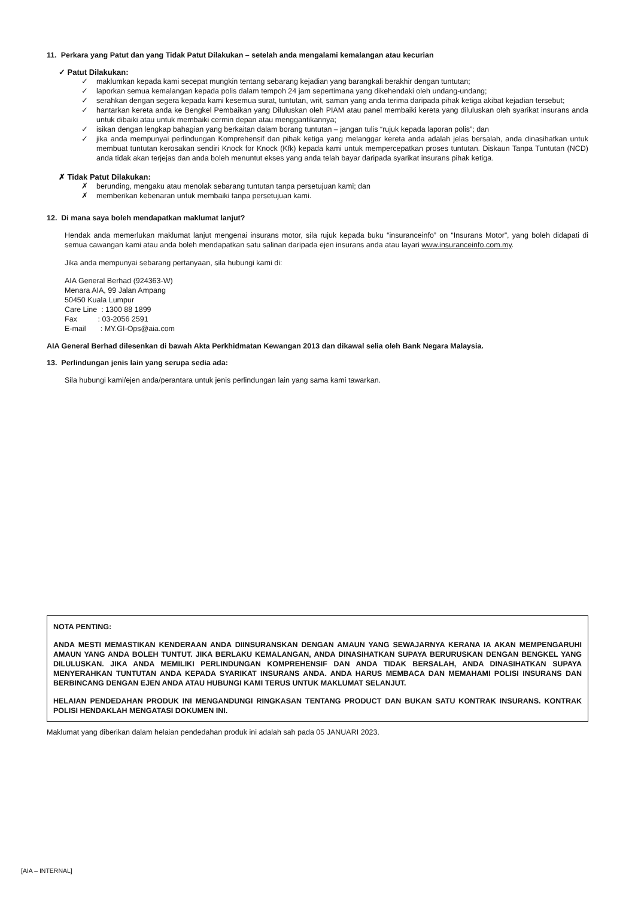11. Perkara yang Patut dan yang Tidak Patut Dilakukan – setelah anda mengalami kemalangan atau kecurian
✓ Patut Dilakukan:
✓ maklumkan kepada kami secepat mungkin tentang sebarang kejadian yang barangkali berakhir dengan tuntutan;
✓ laporkan semua kemalangan kepada polis dalam tempoh 24 jam sepertimana yang dikehendaki oleh undang-undang;
✓ serahkan dengan segera kepada kami kesemua surat, tuntutan, writ, saman yang anda terima daripada pihak ketiga akibat kejadian tersebut;
✓ hantarkan kereta anda ke Bengkel Pembaikan yang Diluluskan oleh PIAM atau panel membaiki kereta yang diluluskan oleh syarikat insurans anda untuk dibaiki atau untuk membaiki cermin depan atau menggantikannya;
✓ isikan dengan lengkap bahagian yang berkaitan dalam borang tuntutan – jangan tulis “rujuk kepada laporan polis”; dan
✓ jika anda mempunyai perlindungan Komprehensif dan pihak ketiga yang melanggar kereta anda adalah jelas bersalah, anda dinasihatkan untuk membuat tuntutan kerosakan sendiri Knock for Knock (Kfk) kepada kami untuk mempercepatkan proses tuntutan. Diskaun Tanpa Tuntutan (NCD) anda tidak akan terjejas dan anda boleh menuntut ekses yang anda telah bayar daripada syarikat insurans pihak ketiga.
✗ Tidak Patut Dilakukan:
✗ berunding, mengaku atau menolak sebarang tuntutan tanpa persetujuan kami; dan
✗ memberikan kebenaran untuk membaiki tanpa persetujuan kami.
12. Di mana saya boleh mendapatkan maklumat lanjut?
Hendak anda memerlukan maklumat lanjut mengenai insurans motor, sila rujuk kepada buku “insuranceinfo” on “Insurans Motor”, yang boleh didapati di semua cawangan kami atau anda boleh mendapatkan satu salinan daripada ejen insurans anda atau layari www.insuranceinfo.com.my.
Jika anda mempunyai sebarang pertanyaan, sila hubungi kami di:
AIA General Berhad (924363-W)
Menara AIA, 99 Jalan Ampang
50450 Kuala Lumpur
Care Line : 1300 88 1899
Fax : 03-2056 2591
E-mail : MY.GI-Ops@aia.com
AIA General Berhad dilesenkan di bawah Akta Perkhidmatan Kewangan 2013 dan dikawal selia oleh Bank Negara Malaysia.
13. Perlindungan jenis lain yang serupa sedia ada:
Sila hubungi kami/ejen anda/perantara untuk jenis perlindungan lain yang sama kami tawarkan.
NOTA PENTING:
ANDA MESTI MEMASTIKAN KENDERAAN ANDA DIINSURANSKAN DENGAN AMAUN YANG SEWAJARNYA KERANA IA AKAN MEMPENGARUHI AMAUN YANG ANDA BOLEH TUNTUT. JIKA BERLAKU KEMALANGAN, ANDA DINASIHATKAN SUPAYA BERURUSKAN DENGAN BENGKEL YANG DILULUSKAN. JIKA ANDA MEMILIKI PERLINDUNGAN KOMPREHENSIF DAN ANDA TIDAK BERSALAH, ANDA DINASIHATKAN SUPAYA MENYERAHKAN TUNTUTAN ANDA KEPADA SYARIKAT INSURANS ANDA. ANDA HARUS MEMBACA DAN MEMAHAMI POLISI INSURANS DAN BERBINCANG DENGAN EJEN ANDA ATAU HUBUNGI KAMI TERUS UNTUK MAKLUMAT SELANJUT.
HELAIAN PENDEDAHAN PRODUK INI MENGANDUNGI RINGKASAN TENTANG PRODUCT DAN BUKAN SATU KONTRAK INSURANS. KONTRAK POLISI HENDAKLAH MENGATASI DOKUMEN INI.
Maklumat yang diberikan dalam helaian pendedahan produk ini adalah sah pada 05 JANUARI 2023.
[AIA – INTERNAL]